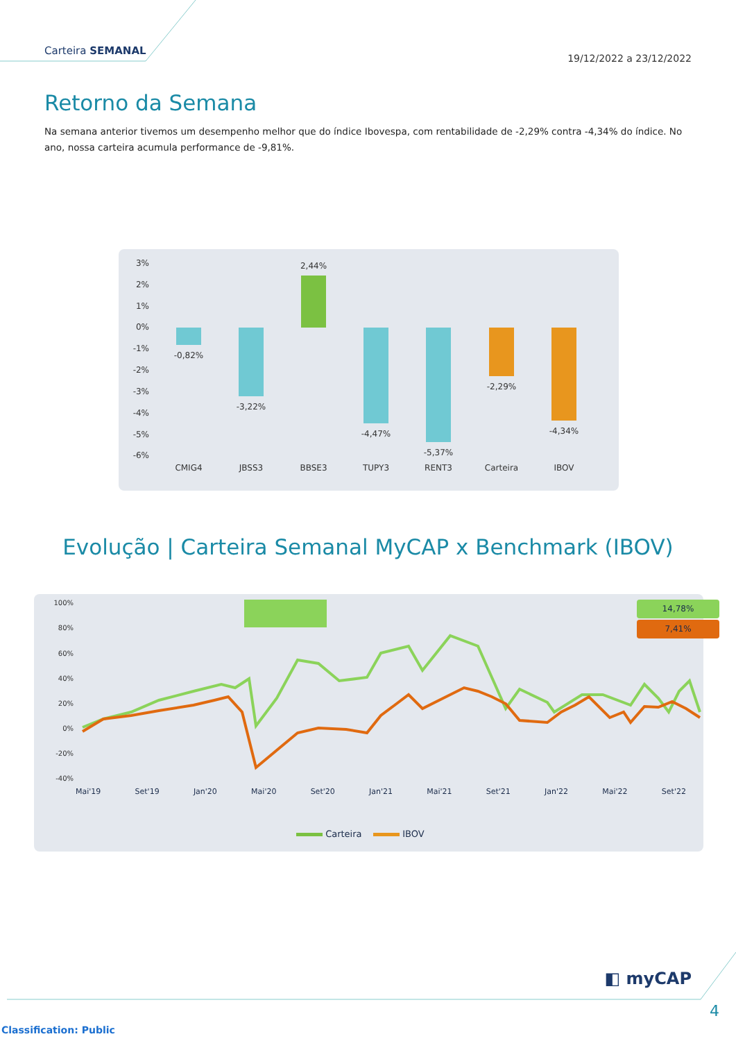Carteira SEMANAL
19/12/2022 a 23/12/2022
Retorno da Semana
Na semana anterior tivemos um desempenho melhor que do índice Ibovespa, com rentabilidade de -2,29% contra -4,34% do índice. No ano, nossa carteira acumula performance de -9,81%.
3%
2%
1%
0%
-1%
-2%
-3%
-4%
-5%
-6%
-0,82%
-3,22%
2,44%
-4,47%
-5,37%
-2,29%
-4,34%
CMIG4
JBSS3
BBSE3
TUPY3
RENT3
Carteira
IBOV
Evolução | Carteira Semanal MyCAP x Benchmark (IBOV)
100%
80%
60%
40%
20%
0%
-20%
-40%
14,78%
7,41%
Mai'19 Set'19 Jan'20 Mai'20 Set'20 Jan'21 Mai'21 Set'21 Jan'22 Mai'22 Set'22
Carteira IBOV
◧ myCAP
4
Classification: Public